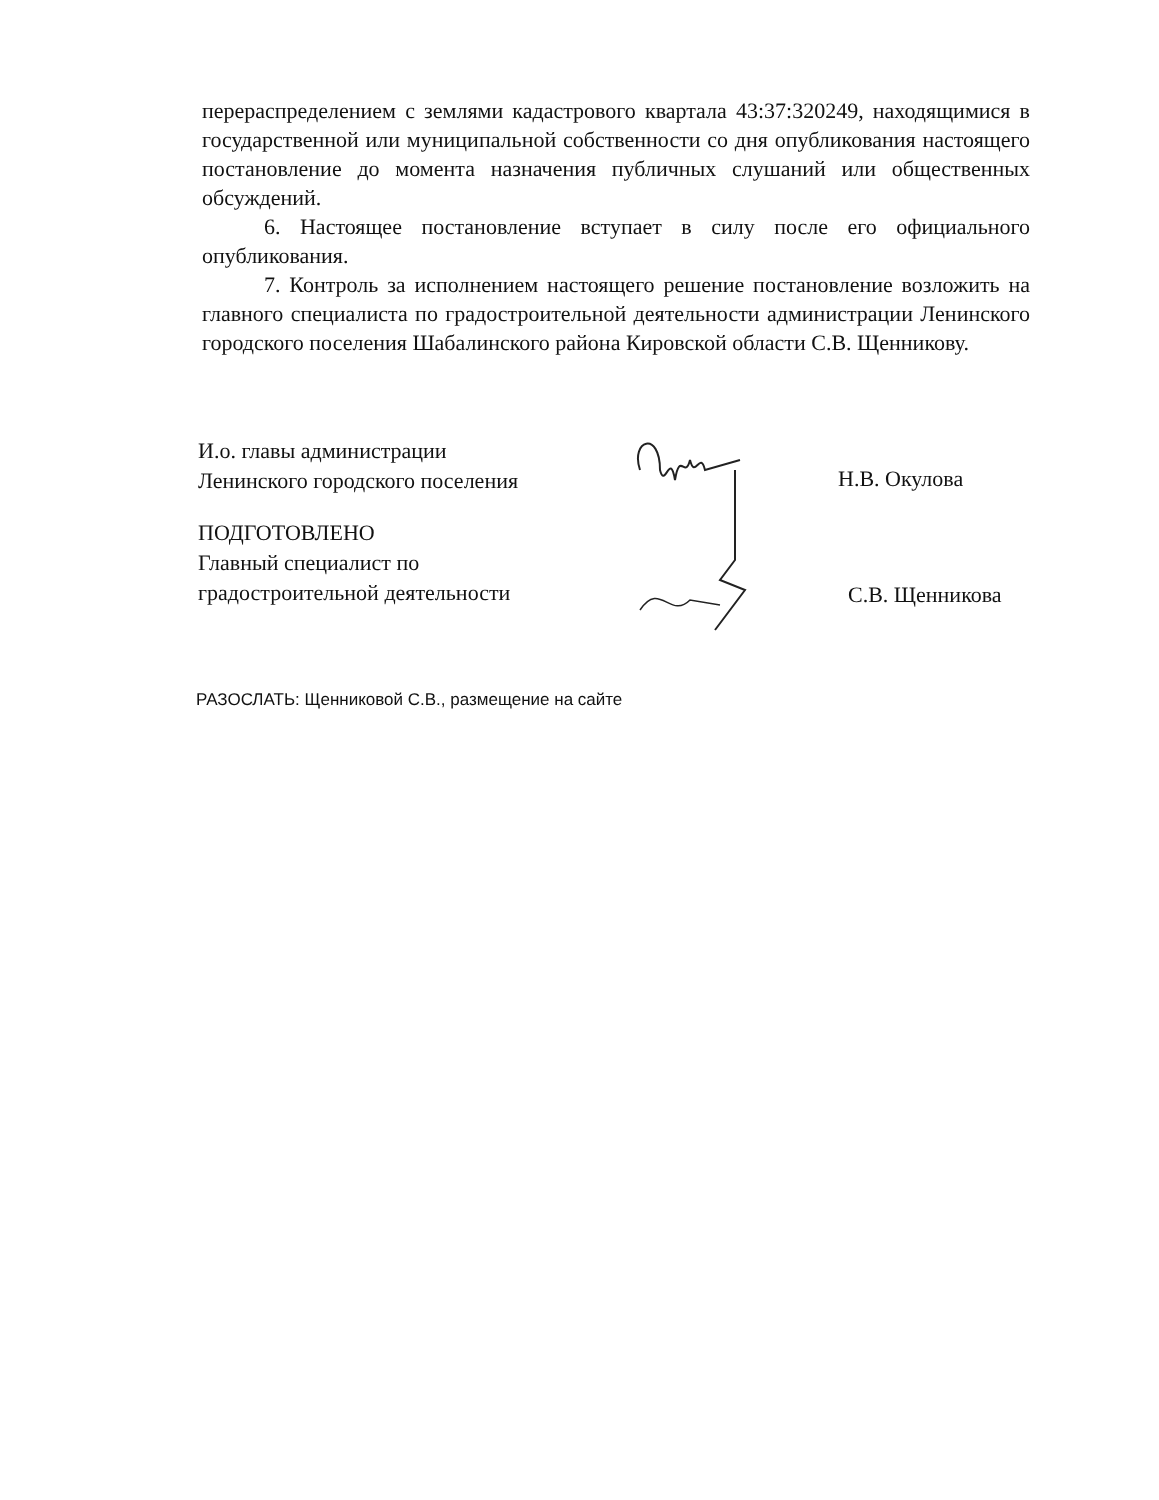перераспределением с землями кадастрового квартала 43:37:320249, находящимися в государственной или муниципальной собственности со дня опубликования настоящего постановление до момента назначения публичных слушаний или общественных обсуждений.
6. Настоящее постановление вступает в силу после его официального опубликования.
7. Контроль за исполнением настоящего решение постановление возложить на главного специалиста по градостроительной деятельности администрации Ленинского городского поселения Шабалинского района Кировской области С.В. Щенникову.
И.о. главы администрации
Ленинского городского поселения
Н.В. Окулова
ПОДГОТОВЛЕНО
Главный специалист по
градостроительной деятельности
С.В. Щенникова
РАЗОСЛАТЬ: Щенниковой С.В., размещение на сайте